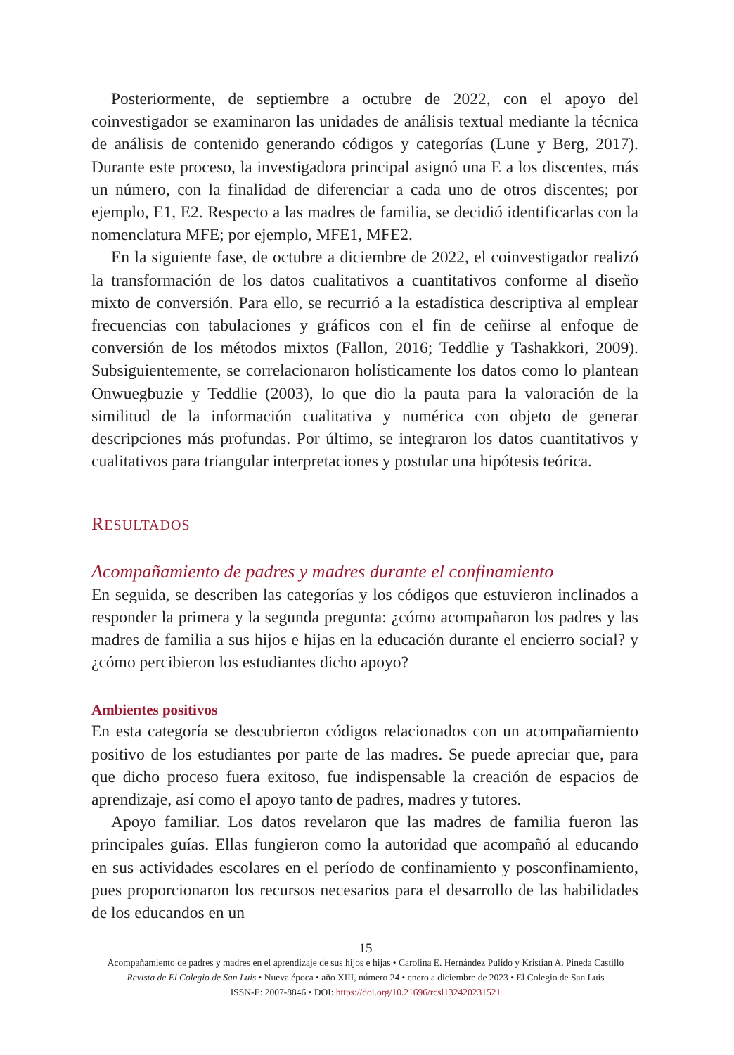Posteriormente, de septiembre a octubre de 2022, con el apoyo del coinvestigador se examinaron las unidades de análisis textual mediante la técnica de análisis de contenido generando códigos y categorías (Lune y Berg, 2017). Durante este proceso, la investigadora principal asignó una E a los discentes, más un número, con la finalidad de diferenciar a cada uno de otros discentes; por ejemplo, E1, E2. Respecto a las madres de familia, se decidió identificarlas con la nomenclatura MFE; por ejemplo, MFE1, MFE2.
En la siguiente fase, de octubre a diciembre de 2022, el coinvestigador realizó la transformación de los datos cualitativos a cuantitativos conforme al diseño mixto de conversión. Para ello, se recurrió a la estadística descriptiva al emplear frecuencias con tabulaciones y gráficos con el fin de ceñirse al enfoque de conversión de los métodos mixtos (Fallon, 2016; Teddlie y Tashakkori, 2009). Subsiguientemente, se correlacionaron holísticamente los datos como lo plantean Onwuegbuzie y Teddlie (2003), lo que dio la pauta para la valoración de la similitud de la información cualitativa y numérica con objeto de generar descripciones más profundas. Por último, se integraron los datos cuantitativos y cualitativos para triangular interpretaciones y postular una hipótesis teórica.
RESULTADOS
Acompañamiento de padres y madres durante el confinamiento
En seguida, se describen las categorías y los códigos que estuvieron inclinados a responder la primera y la segunda pregunta: ¿cómo acompañaron los padres y las madres de familia a sus hijos e hijas en la educación durante el encierro social? y ¿cómo percibieron los estudiantes dicho apoyo?
Ambientes positivos
En esta categoría se descubrieron códigos relacionados con un acompañamiento positivo de los estudiantes por parte de las madres. Se puede apreciar que, para que dicho proceso fuera exitoso, fue indispensable la creación de espacios de aprendizaje, así como el apoyo tanto de padres, madres y tutores.
Apoyo familiar. Los datos revelaron que las madres de familia fueron las principales guías. Ellas fungieron como la autoridad que acompañó al educando en sus actividades escolares en el período de confinamiento y posconfinamiento, pues proporcionaron los recursos necesarios para el desarrollo de las habilidades de los educandos en un
15
Acompañamiento de padres y madres en el aprendizaje de sus hijos e hijas • Carolina E. Hernández Pulido y Kristian A. Pineda Castillo
Revista de El Colegio de San Luis • Nueva época • año XIII, número 24 • enero a diciembre de 2023 • El Colegio de San Luis
ISSN-E: 2007-8846 • DOI: https://doi.org/10.21696/rcsl132420231521